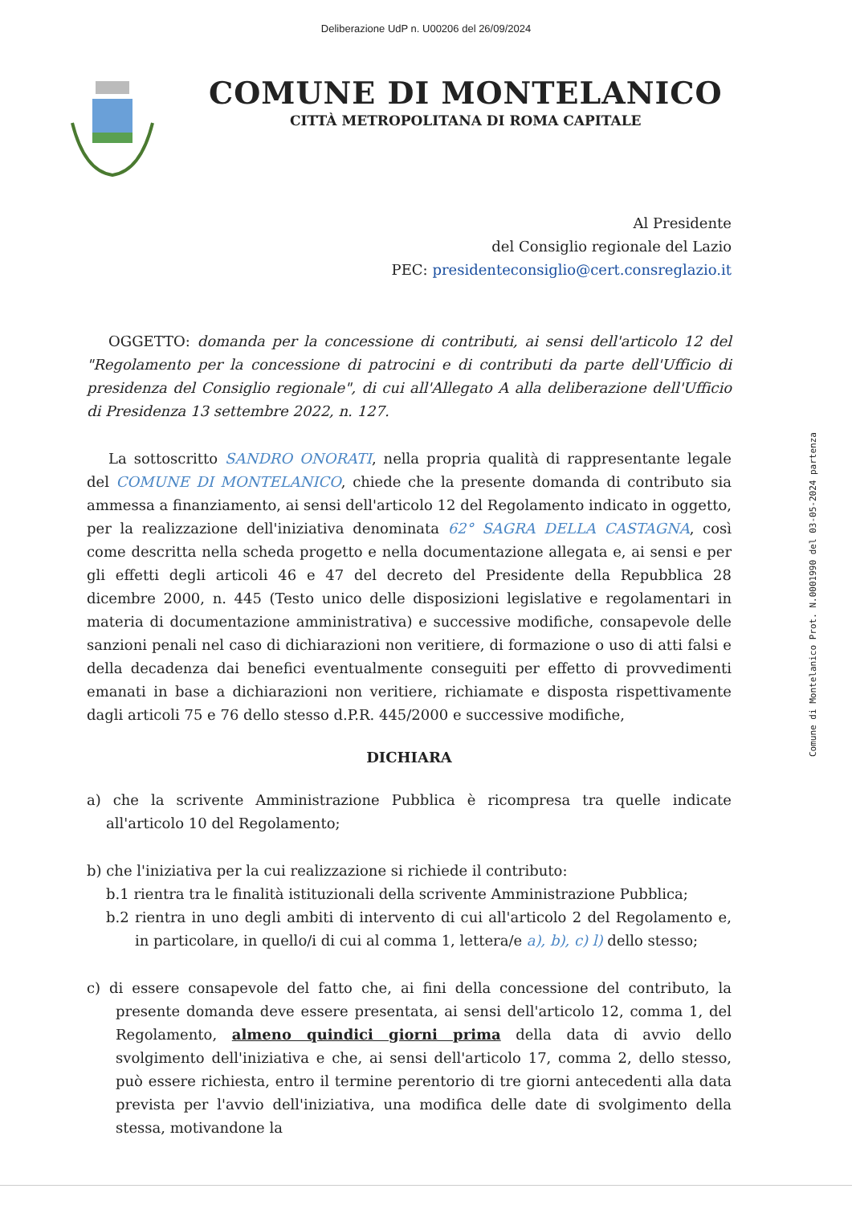Deliberazione UdP n. U00206 del 26/09/2024
COMUNE DI MONTELANICO
CITTÀ METROPOLITANA DI ROMA CAPITALE
Al Presidente
del Consiglio regionale del Lazio
PEC: presidenteconsiglio@cert.consreglazio.it
OGGETTO: domanda per la concessione di contributi, ai sensi dell'articolo 12 del "Regolamento per la concessione di patrocini e di contributi da parte dell'Ufficio di presidenza del Consiglio regionale", di cui all'Allegato A alla deliberazione dell'Ufficio di Presidenza 13 settembre 2022, n. 127.
La sottoscritto SANDRO ONORATI, nella propria qualità di rappresentante legale del COMUNE DI MONTELANICO, chiede che la presente domanda di contributo sia ammessa a finanziamento, ai sensi dell'articolo 12 del Regolamento indicato in oggetto, per la realizzazione dell'iniziativa denominata 62° SAGRA DELLA CASTAGNA, così come descritta nella scheda progetto e nella documentazione allegata e, ai sensi e per gli effetti degli articoli 46 e 47 del decreto del Presidente della Repubblica 28 dicembre 2000, n. 445 (Testo unico delle disposizioni legislative e regolamentari in materia di documentazione amministrativa) e successive modifiche, consapevole delle sanzioni penali nel caso di dichiarazioni non veritiere, di formazione o uso di atti falsi e della decadenza dai benefici eventualmente conseguiti per effetto di provvedimenti emanati in base a dichiarazioni non veritiere, richiamate e disposta rispettivamente dagli articoli 75 e 76 dello stesso d.P.R. 445/2000 e successive modifiche,
DICHIARA
a) che la scrivente Amministrazione Pubblica è ricompresa tra quelle indicate all'articolo 10 del Regolamento;
b) che l'iniziativa per la cui realizzazione si richiede il contributo:
b.1 rientra tra le finalità istituzionali della scrivente Amministrazione Pubblica;
b.2 rientra in uno degli ambiti di intervento di cui all'articolo 2 del Regolamento e, in particolare, in quello/i di cui al comma 1, lettera/e a), b), c) l) dello stesso;
c) di essere consapevole del fatto che, ai fini della concessione del contributo, la presente domanda deve essere presentata, ai sensi dell'articolo 12, comma 1, del Regolamento, almeno quindici giorni prima della data di avvio dello svolgimento dell'iniziativa e che, ai sensi dell'articolo 17, comma 2, dello stesso, può essere richiesta, entro il termine perentorio di tre giorni antecedenti alla data prevista per l'avvio dell'iniziativa, una modifica delle date di svolgimento della stessa, motivandone la
Comune di Montelanico Prot. N.0001990 del 03-05-2024 partenza